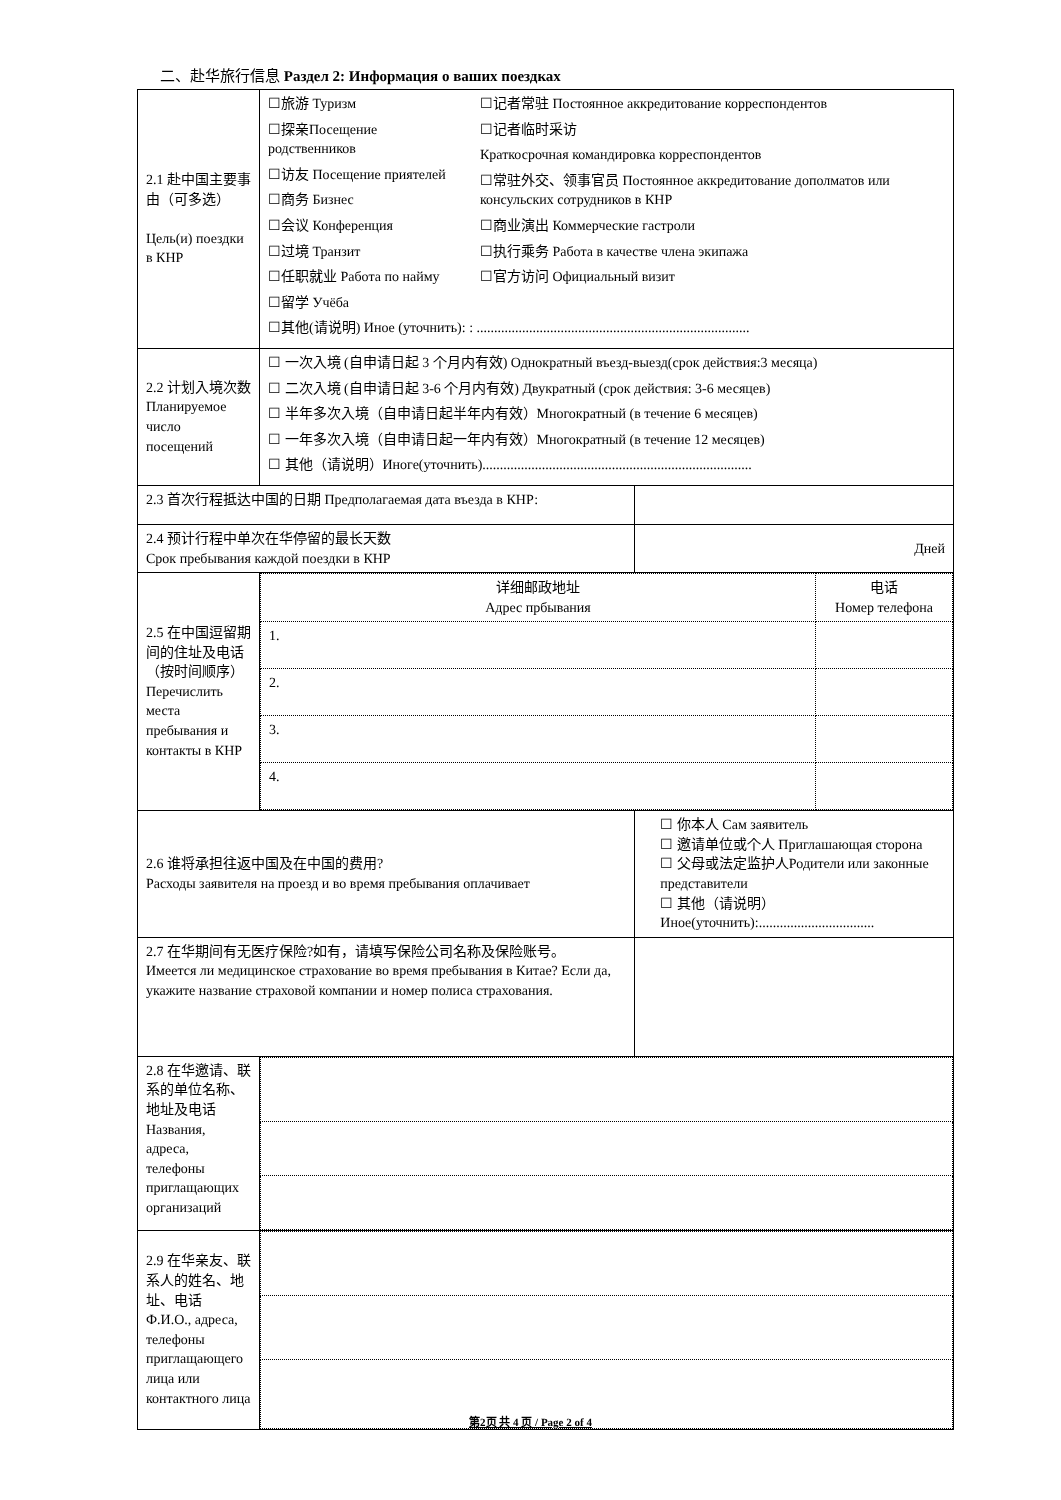二、赴华旅行信息 Раздел 2: Информация о ваших поездках
| 2.1 赴中国主要事由（可多选） Цель(и) поездки в КНР | ☐旅游 Туризм ☐探亲Посещение родственников ☐访友 Посещение приятелей ☐商务 Бизнес ☐会议 Конференция ☐过境 Транзит ☐任职就业 Работа по найму ☐留学 Учёба ☐记者常驻 Постоянное аккредитование корреспондентов ☐记者临时采访 Краткосрочная командировка корреспондентов ☐常驻外交、领事官员 Постоянное аккредитование дополматов или консульских сотрудников в КНР ☐商业演出 Коммерческие гастроли ☐执行乘务 Работа в качестве члена экипажа ☐官方访问 Официальный визит ☐其他(请说明) Иное (уточнить): : .............................................................................. | |
| 2.2 计划入境次数 Планируемое число посещений | ☐ 一次入境 (自申请日起 3 个月内有效) Однократный въезд-выезд(срок действия:3 месяца) ☐ 二次入境 (自申请日起 3-6 个月内有效) Двукратный (срок действия: 3-6 месяцев) ☐ 半年多次入境（自申请日起半年内有效）Многократный (в течение 6 месяцев) ☐ 一年多次入境（自申请日起一年内有效）Многократный (в течение 12 месяцев) ☐ 其他（请说明）Иноге(уточнить)............................................................................. | |
| 2.3 首次行程抵达中国的日期 Предполагаемая дата въезда в КНР: | | |
| 2.4 预计行程中单次在华停留的最长天数 Срок пребывания каждой поездки в КНР | | Дней |
| 2.5 在中国逗留期间的住址及电话（按时间顺序）Перечислить места пребывания и контакты в КНР | / 详细邮政地址 Адрес прбывания / 电话 Номер телефона / / 1. / / / 2. / / / 3. / / / 4. / / | |
| 2.6 谁将承担往返中国及在中国的费用? Расходы заявителя на проезд и во время пребывания оплачивает | | ☐ 你本人 Сам заявитель ☐ 邀请单位或个人 Приглашающая сторона ☐ 父母或法定监护人Родители или законные представители ☐ 其他（请说明） Иное(уточнить):................................. |
| 2.7 在华期间有无医疗保险?如有，请填写保险公司名称及保险账号。 Имеется ли медицинское страхование во время пребывания в Китае? Если да, укажите название страховой компании и номер полиса страхования. | | |
| 2.8 在华邀请、联系的单位名称、地址及电话 Названия, адреса, телефоны приглащающих организаций | | |
| 2.9 在华亲友、联系人的姓名、地址、电话 Ф.И.О., адреса, телефоны приглащающего лица или контактного лица | | |
第2页 共 4 页 / Page 2 of 4